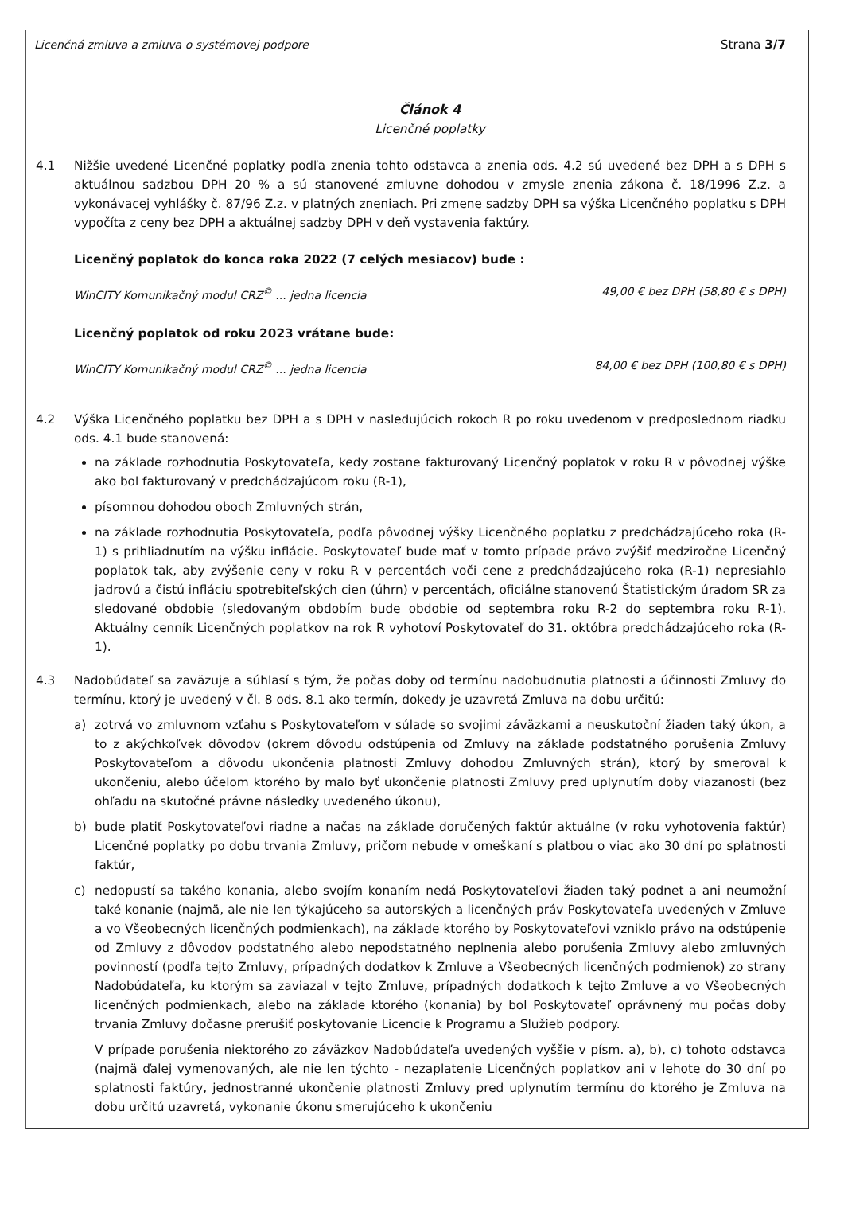Licenčná zmluva a zmluva o systémovej podpore Strana 3/7
Článok 4
Licenčné poplatky
4.1 Nižšie uvedené Licenčné poplatky podľa znenia tohto odstavca a znenia ods. 4.2 sú uvedené bez DPH a s DPH s aktuálnou sadzbou DPH 20 % a sú stanovené zmluvne dohodou v zmysle znenia zákona č. 18/1996 Z.z. a vykonávacej vyhlášky č. 87/96 Z.z. v platných zneniach. Pri zmene sadzby DPH sa výška Licenčného poplatku s DPH vypočíta z ceny bez DPH a aktuálnej sadzby DPH v deň vystavenia faktúry.
Licenčný poplatok do konca roka 2022 (7 celých mesiacov) bude :
WinCITY Komunikačný modul CRZ<sup>©</sup> ... jedna licencia 49,00 € bez DPH (58,80 € s DPH)
Licenčný poplatok od roku 2023 vrátane bude:
WinCITY Komunikačný modul CRZ<sup>©</sup> ... jedna licencia 84,00 € bez DPH (100,80 € s DPH)
4.2 Výška Licenčného poplatku bez DPH a s DPH v nasledujúcich rokoch R po roku uvedenom v predposlednom riadku ods. 4.1 bude stanovená:
na základe rozhodnutia Poskytovateľa, kedy zostane fakturovaný Licenčný poplatok v roku R v pôvodnej výške ako bol fakturovaný v predchádzajúcom roku (R-1),
písomnou dohodou oboch Zmluvných strán,
na základe rozhodnutia Poskytovateľa, podľa pôvodnej výšky Licenčného poplatku z predchádzajúceho roka (R-1) s prihliadnutím na výšku inflácie. Poskytovateľ bude mať v tomto prípade právo zvýšiť medziročne Licenčný poplatok tak, aby zvýšenie ceny v roku R v percentách voči cene z predchádzajúceho roka (R-1) nepresiahlo jadrovú a čistú infláciu spotrebiteľských cien (úhrn) v percentách, oficiálne stanovenú Štatistickým úradom SR za sledované obdobie (sledovaným obdobím bude obdobie od septembra roku R-2 do septembra roku R-1). Aktuálny cenník Licenčných poplatkov na rok R vyhotoví Poskytovateľ do 31. októbra predchádzajúceho roka (R-1).
4.3 Nadobúdateľ sa zaväzuje a súhlasí s tým, že počas doby od termínu nadobudnutia platnosti a účinnosti Zmluvy do termínu, ktorý je uvedený v čl. 8 ods. 8.1 ako termín, dokedy je uzavretá Zmluva na dobu určitú:
a) zotrvá vo zmluvnom vzťahu s Poskytovateľom v súlade so svojimi záväzkami a neuskutoční žiaden taký úkon, a to z akýchkoľvek dôvodov (okrem dôvodu odstúpenia od Zmluvy na základe podstatného porušenia Zmluvy Poskytovateľom a dôvodu ukončenia platnosti Zmluvy dohodou Zmluvných strán), ktorý by smeroval k ukončeniu, alebo účelom ktorého by malo byť ukončenie platnosti Zmluvy pred uplynutím doby viazanosti (bez ohľadu na skutočné právne následky uvedeného úkonu),
b) bude platiť Poskytovateľovi riadne a načas na základe doručených faktúr aktuálne (v roku vyhotovenia faktúr) Licenčné poplatky po dobu trvania Zmluvy, pričom nebude v omeškaní s platbou o viac ako 30 dní po splatnosti faktúr,
c) nedopustí sa takého konania, alebo svojím konaním nedá Poskytovateľovi žiaden taký podnet a ani neumožní také konanie (najmä, ale nie len týkajúceho sa autorských a licenčných práv Poskytovateľa uvedených v Zmluve a vo Všeobecných licenčných podmienkach), na základe ktorého by Poskytovateľovi vzniklo právo na odstúpenie od Zmluvy z dôvodov podstatného alebo nepodstatného neplnenia alebo porušenia Zmluvy alebo zmluvných povinností (podľa tejto Zmluvy, prípadných dodatkov k Zmluve a Všeobecných licenčných podmienok) zo strany Nadobúdateľa, ku ktorým sa zaviazal v tejto Zmluve, prípadných dodatkoch k tejto Zmluve a vo Všeobecných licenčných podmienkach, alebo na základe ktorého (konania) by bol Poskytovateľ oprávnený mu počas doby trvania Zmluvy dočasne prerušiť poskytovanie Licencie k Programu a Služieb podpory.
V prípade porušenia niektorého zo záväzkov Nadobúdateľa uvedených vyššie v písm. a), b), c) tohoto odstavca (najmä ďalej vymenovaných, ale nie len týchto - nezaplatenie Licenčných poplatkov ani v lehote do 30 dní po splatnosti faktúry, jednostranné ukončenie platnosti Zmluvy pred uplynutím termínu do ktorého je Zmluva na dobu určitú uzavretá, vykonanie úkonu smerujúceho k ukončeniu